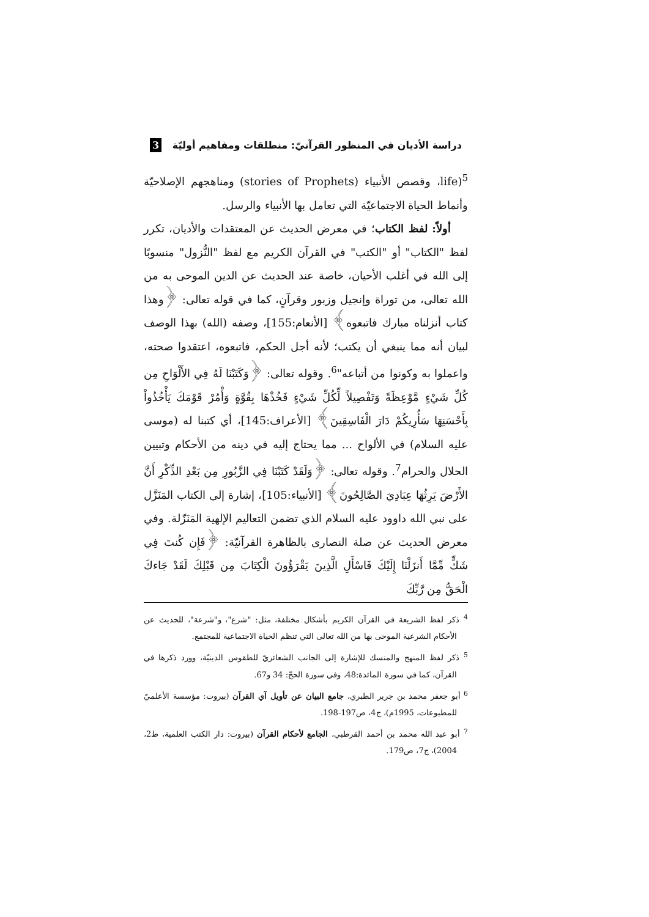دراسة الأديان في المنظور القرآنيّ: منطلقات ومفاهيم أوليّة 3
life)<sup>5</sup>، وقصص الأنبياء (stories of Prophets) ومناهجهم الإصلاحيّة وأنماط الحياة الاجتماعيّة التي تعامل بها الأنبياء والرسل.
أولاً: لفظ الكتاب؛ في معرض الحديث عن المعتقدات والأديان، تكرر لفظ "الكتاب" أو "الكتب" في القرآن الكريم مع لفظ "النُّزول" منسوبًا إلى الله في أغلب الأحيان، خاصة عند الحديث عن الدين الموحى به من الله تعالى، من توراة وإنجيل وزبور وقرآنٍ، كما في قوله تعالى: ﴿وهذا كتاب أنزلناه مبارك فاتبعوه﴾ [الأنعام:155]، وصفه (الله) بهذا الوصف لبيان أنه مما ينبغي أن يكتب؛ لأنه أجل الحكم، فاتبعوه، اعتقدوا صحته، واعملوا به وكونوا من أتباعه"<sup>6</sup>. وقوله تعالى: ﴿وَكَتَبْنَا لَهُ فِي الأَلْوَاحِ مِن كُلِّ شَيْءٍ مَّوْعِظَةً وَتَفْصِيلاً لِّكُلِّ شَيْءٍ فَخُذْهَا بِقُوَّةٍ وَأْمُرْ قَوْمَكَ يَأْخُذُواْ بِأَحْسَنِهَا سَأُرِيكُمْ دَارَ الْفَاسِقِينَ﴾ [الأعراف:145]، أي كتبنا له (موسى عليه السلام) في الألواح ... مما يحتاج إليه في دينه من الأحكام وتبيين الحلال والحرام<sup>7</sup>. وقوله تعالى: ﴿وَلَقَدْ كَتَبْنَا فِي الزَّبُورِ مِن بَعْدِ الذِّكْرِ أَنَّ الأَرْضَ يَرِثُهَا عِبَادِيَ الصَّالِحُونَ﴾ [الأنبياء:105]، إشارة إلى الكتاب المَنَزَّل على نبي الله داوود عليه السلام الذي تضمن التعاليم الإلهية المَنَزّلة. وفي معرض الحديث عن صلة النصارى بالظاهرة القرآنيّة: ﴿فَإِن كُنتَ فِي شَكٍّ مِّمَّا أَنزَلْنَا إِلَيْكَ فَاسْأَلِ الَّذِينَ يَقْرَؤُونَ الْكِتَابَ مِن قَبْلِكَ لَقَدْ جَاءكَ الْحَقُّ مِن رَّبِّكَ
<sup>4</sup> ذكر لفظ الشريعة في القرآن الكريم بأشكال مختلفة، مثل: "شرع"، و"شرعة"، للحديث عن الأحكام الشرعية الموحى بها من الله تعالى التي تنظم الحياة الاجتماعية للمجتمع.
<sup>5</sup> ذكر لفظ المنهج والمنسك للإشارة إلى الجانب الشعائريّ للطقوس الدينيّة، وورد ذكرها في القرآن، كما في سورة المائدة:48، وفي سورة الحجّ: 34 و67.
<sup>6</sup> أبو جعفر محمد بن جرير الطبري، جامع البيان عن تأويل آي القرآن (بيروت: مؤسسة الأعلميّ للمطبوعات، 1995م)، ج4، ص197-198.
<sup>7</sup> أبو عبد الله محمد بن أحمد القرطبي، الجامع لأحكام القرآن (بيروت: دار الكتب العلمية، ط2، 2004)، ج7، ص179.